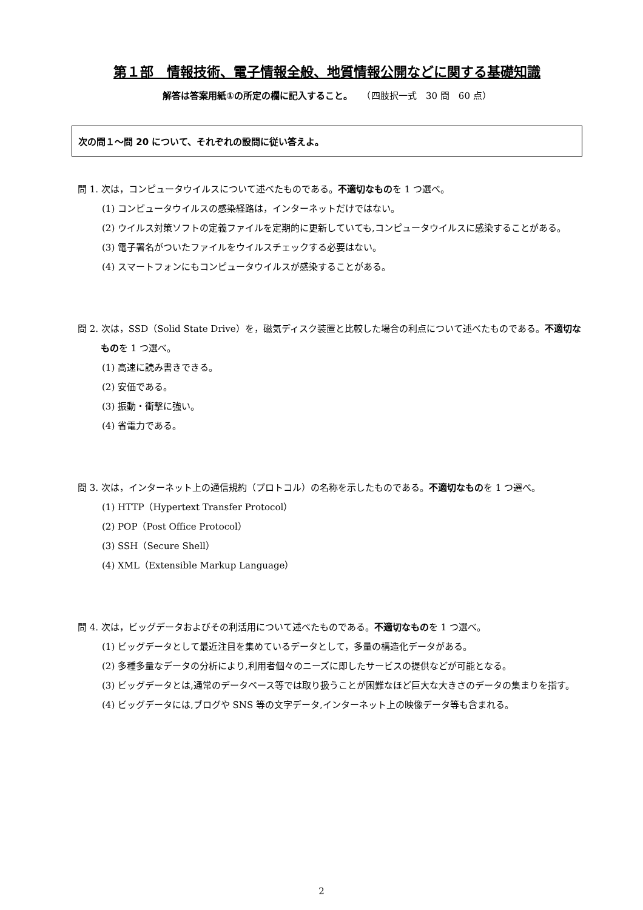第１部　情報技術、電子情報全般、地質情報公開などに関する基礎知識
解答は答案用紙①の所定の欄に記入すること。　　（四肢択一式　30 問　60 点）
次の問１～問 20 について、それぞれの設問に従い答えよ。
問 1. 次は，コンピュータウイルスについて述べたものである。不適切なものを 1 つ選べ。
(1) コンピュータウイルスの感染経路は，インターネットだけではない。
(2) ウイルス対策ソフトの定義ファイルを定期的に更新していても,コンピュータウイルスに感染することがある。
(3) 電子署名がついたファイルをウイルスチェックする必要はない。
(4) スマートフォンにもコンピュータウイルスが感染することがある。
問 2. 次は，SSD（Solid State Drive）を，磁気ディスク装置と比較した場合の利点について述べたものである。不適切なものを 1 つ選べ。
(1) 高速に読み書きできる。
(2) 安価である。
(3) 振動・衝撃に強い。
(4) 省電力である。
問 3. 次は，インターネット上の通信規約（プロトコル）の名称を示したものである。不適切なものを 1 つ選べ。
(1) HTTP（Hypertext Transfer Protocol）
(2) POP（Post Office Protocol）
(3) SSH（Secure Shell）
(4) XML（Extensible Markup Language）
問 4. 次は，ビッグデータおよびその利活用について述べたものである。不適切なものを 1 つ選べ。
(1) ビッグデータとして最近注目を集めているデータとして，多量の構造化データがある。
(2) 多種多量なデータの分析により,利用者個々のニーズに即したサービスの提供などが可能となる。
(3) ビッグデータとは,通常のデータベース等では取り扱うことが困難なほど巨大な大きさのデータの集まりを指す。
(4) ビッグデータには,ブログや SNS 等の文字データ,インターネット上の映像データ等も含まれる。
2